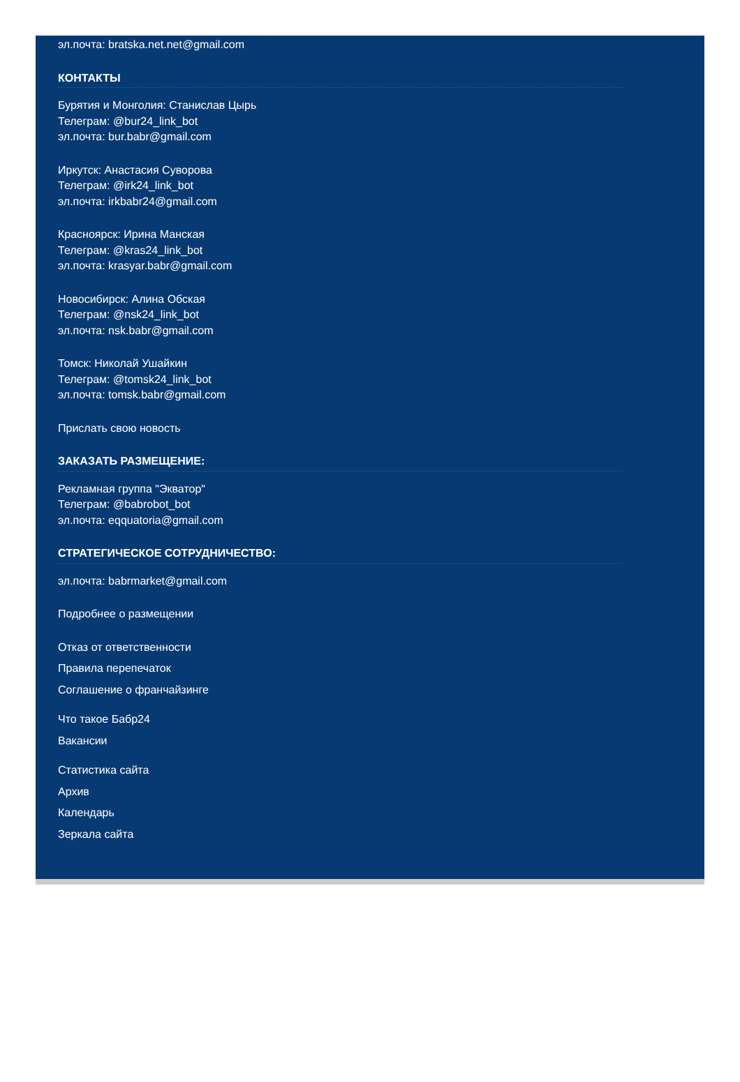эл.почта: bratska.net.net@gmail.com
КОНТАКТЫ
Бурятия и Монголия: Станислав Цырь
Телеграм: @bur24_link_bot
эл.почта: bur.babr@gmail.com
Иркутск: Анастасия Суворова
Телеграм: @irk24_link_bot
эл.почта: irkbabr24@gmail.com
Красноярск: Ирина Манская
Телеграм: @kras24_link_bot
эл.почта: krasyar.babr@gmail.com
Новосибирск: Алина Обская
Телеграм: @nsk24_link_bot
эл.почта: nsk.babr@gmail.com
Томск: Николай Ушайкин
Телеграм: @tomsk24_link_bot
эл.почта: tomsk.babr@gmail.com
Прислать свою новость
ЗАКАЗАТЬ РАЗМЕЩЕНИЕ:
Рекламная группа "Экватор"
Телеграм: @babrobot_bot
эл.почта: eqquatoria@gmail.com
СТРАТЕГИЧЕСКОЕ СОТРУДНИЧЕСТВО:
эл.почта: babrmarket@gmail.com
Подробнее о размещении
Отказ от ответственности
Правила перепечаток
Соглашение о франчайзинге
Что такое Бабр24
Вакансии
Статистика сайта
Архив
Календарь
Зеркала сайта